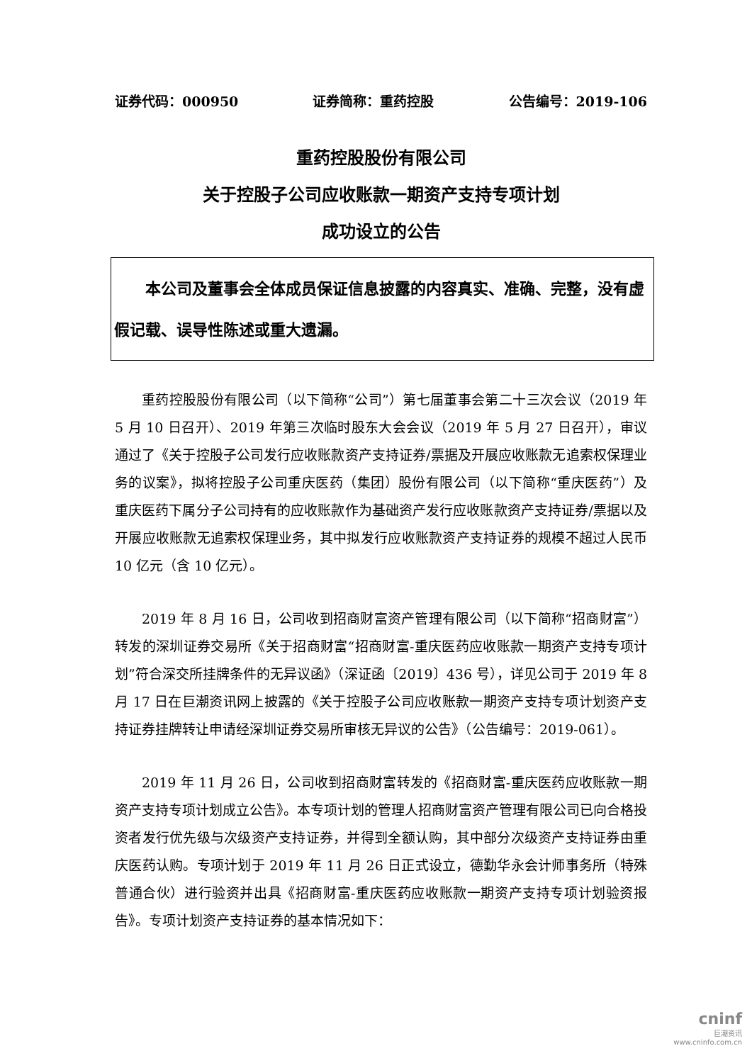证券代码：000950 证券简称：重药控股 公告编号：2019-106
重药控股股份有限公司
关于控股子公司应收账款一期资产支持专项计划
成功设立的公告
本公司及董事会全体成员保证信息披露的内容真实、准确、完整，没有虚假记载、误导性陈述或重大遗漏。
重药控股股份有限公司（以下简称“公司”）第七届董事会第二十三次会议（2019 年 5 月 10 日召开）、2019 年第三次临时股东大会会议（2019 年 5 月 27 日召开），审议通过了《关于控股子公司发行应收账款资产支持证券/票据及开展应收账款无追索权保理业务的议案》，拟将控股子公司重庆医药（集团）股份有限公司（以下简称“重庆医药”）及重庆医药下属分子公司持有的应收账款作为基础资产发行应收账款资产支持证券/票据以及开展应收账款无追索权保理业务，其中拟发行应收账款资产支持证券的规模不超过人民币 10 亿元（含 10 亿元）。
2019 年 8 月 16 日，公司收到招商财富资产管理有限公司（以下简称“招商财富”）转发的深圳证券交易所《关于招商财富“招商财富-重庆医药应收账款一期资产支持专项计划”符合深交所挂牌条件的无异议函》（深证函〔2019〕436 号），详见公司于 2019 年 8 月 17 日在巨潮资讯网上披露的《关于控股子公司应收账款一期资产支持专项计划资产支持证券挂牌转让申请经深圳证券交易所审核无异议的公告》（公告编号：2019-061）。
2019 年 11 月 26 日，公司收到招商财富转发的《招商财富-重庆医药应收账款一期资产支持专项计划成立公告》。本专项计划的管理人招商财富资产管理有限公司已向合格投资者发行优先级与次级资产支持证券，并得到全额认购，其中部分次级资产支持证券由重庆医药认购。专项计划于 2019 年 11 月 26 日正式设立，德勤华永会计师事务所（特殊普通合伙）进行验资并出具《招商财富-重庆医药应收账款一期资产支持专项计划验资报告》。专项计划资产支持证券的基本情况如下：
cninf
巨潮资讯
www.cninfo.com.cn